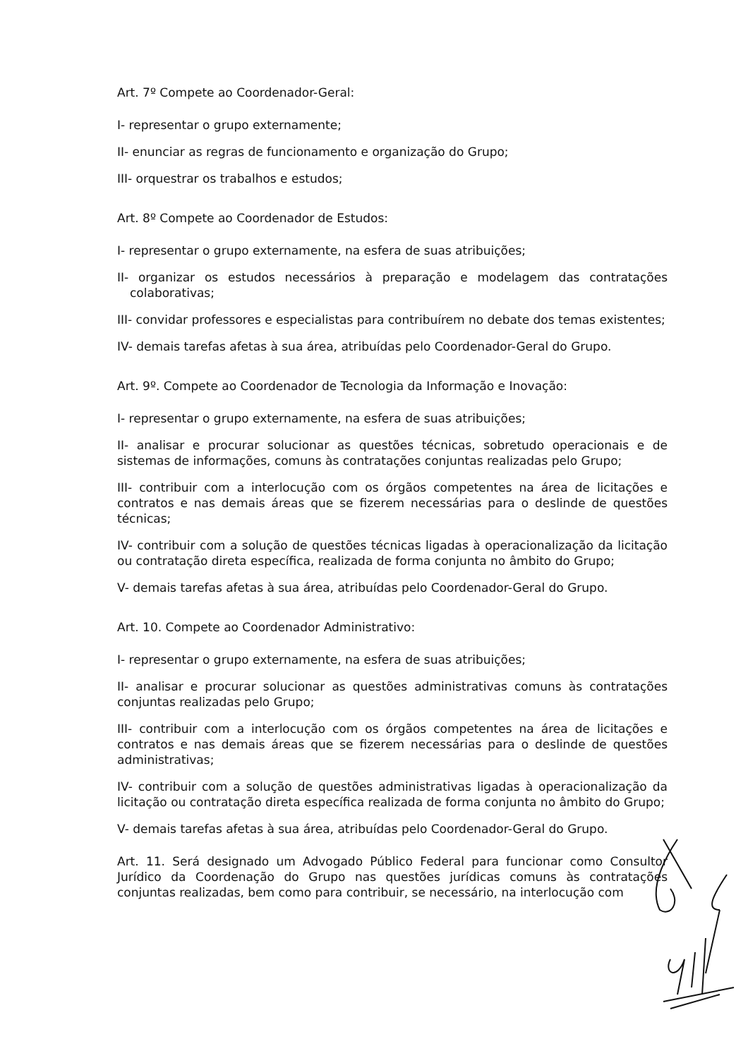Art. 7º Compete ao Coordenador-Geral:
I- representar o grupo externamente;
II- enunciar as regras de funcionamento e organização do Grupo;
III- orquestrar os trabalhos e estudos;
Art. 8º Compete ao Coordenador de Estudos:
I- representar o grupo externamente, na esfera de suas atribuições;
II- organizar os estudos necessários à preparação e modelagem das contratações colaborativas;
III- convidar professores e especialistas para contribuírem no debate dos temas existentes;
IV- demais tarefas afetas à sua área, atribuídas pelo Coordenador-Geral do Grupo.
Art. 9º. Compete ao Coordenador de Tecnologia da Informação e Inovação:
I- representar o grupo externamente, na esfera de suas atribuições;
II- analisar e procurar solucionar as questões técnicas, sobretudo operacionais e de sistemas de informações, comuns às contratações conjuntas realizadas pelo Grupo;
III- contribuir com a interlocução com os órgãos competentes na área de licitações e contratos e nas demais áreas que se fizerem necessárias para o deslinde de questões técnicas;
IV- contribuir com a solução de questões técnicas ligadas à operacionalização da licitação ou contratação direta específica, realizada de forma conjunta no âmbito do Grupo;
V- demais tarefas afetas à sua área, atribuídas pelo Coordenador-Geral do Grupo.
Art. 10. Compete ao Coordenador Administrativo:
I- representar o grupo externamente, na esfera de suas atribuições;
II- analisar e procurar solucionar as questões administrativas comuns às contratações conjuntas realizadas pelo Grupo;
III- contribuir com a interlocução com os órgãos competentes na área de licitações e contratos e nas demais áreas que se fizerem necessárias para o deslinde de questões administrativas;
IV- contribuir com a solução de questões administrativas ligadas à operacionalização da licitação ou contratação direta específica realizada de forma conjunta no âmbito do Grupo;
V- demais tarefas afetas à sua área, atribuídas pelo Coordenador-Geral do Grupo.
Art. 11. Será designado um Advogado Público Federal para funcionar como Consultor Jurídico da Coordenação do Grupo nas questões jurídicas comuns às contratações conjuntas realizadas, bem como para contribuir, se necessário, na interlocução com